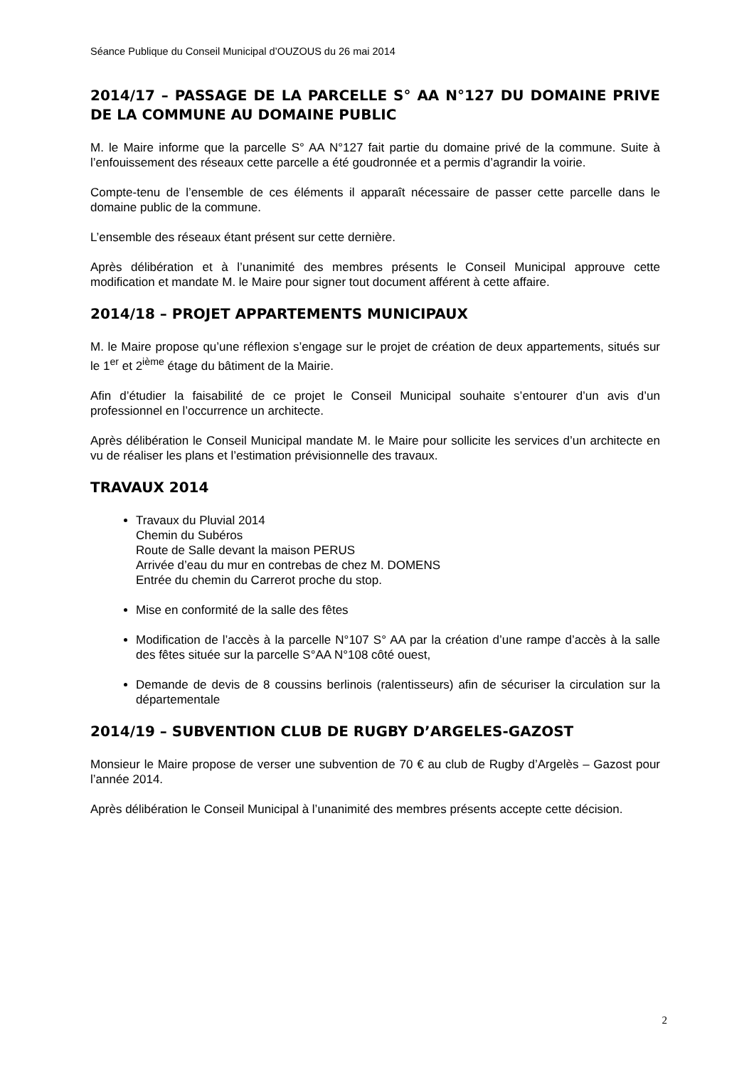Séance Publique du Conseil Municipal d’OUZOUS du 26 mai 2014
2014/17 – PASSAGE DE LA PARCELLE S° AA N°127 DU DOMAINE PRIVE DE LA COMMUNE AU DOMAINE PUBLIC
M. le Maire informe que la parcelle S° AA N°127 fait partie du domaine privé de la commune. Suite à l’enfouissement des réseaux cette parcelle a été goudronnée et a permis d’agrandir la voirie.
Compte-tenu de l’ensemble de ces éléments il apparaît nécessaire de passer cette parcelle dans le domaine public de la commune.
L’ensemble des réseaux étant présent sur cette dernière.
Après délibération et à l’unanimité des membres présents le Conseil Municipal approuve cette modification et mandate M. le Maire pour signer tout document afférent à cette affaire.
2014/18 – PROJET APPARTEMENTS MUNICIPAUX
M. le Maire propose qu’une réflexion s’engage sur le projet de création de deux appartements, situés sur le 1<sup>er</sup> et 2<sup>ième</sup> étage du bâtiment de la Mairie.
Afin d’étudier la faisabilité de ce projet le Conseil Municipal souhaite s’entourer d’un avis d’un professionnel en l’occurrence un architecte.
Après délibération le Conseil Municipal mandate M. le Maire pour sollicite les services d’un architecte en vu de réaliser les plans et l’estimation prévisionnelle des travaux.
TRAVAUX 2014
Travaux du Pluvial 2014
Chemin du Subéros
Route de Salle devant la maison PERUS
Arrivée d’eau du mur en contrebas de chez M. DOMENS
Entrée du chemin du Carrerot proche du stop.
Mise en conformité de la salle des fêtes
Modification de l’accès à la parcelle N°107 S° AA par la création d’une rampe d’accès à la salle des fêtes située sur la parcelle S°AA N°108 côté ouest,
Demande de devis de 8 coussins berlinois (ralentisseurs) afin de sécuriser la circulation sur la départementale
2014/19 – SUBVENTION CLUB DE RUGBY D’ARGELES-GAZOST
Monsieur le Maire propose de verser une subvention de 70 € au club de Rugby d’Argelès – Gazost pour l’année 2014.
Après délibération le Conseil Municipal à l’unanimité des membres présents accepte cette décision.
2